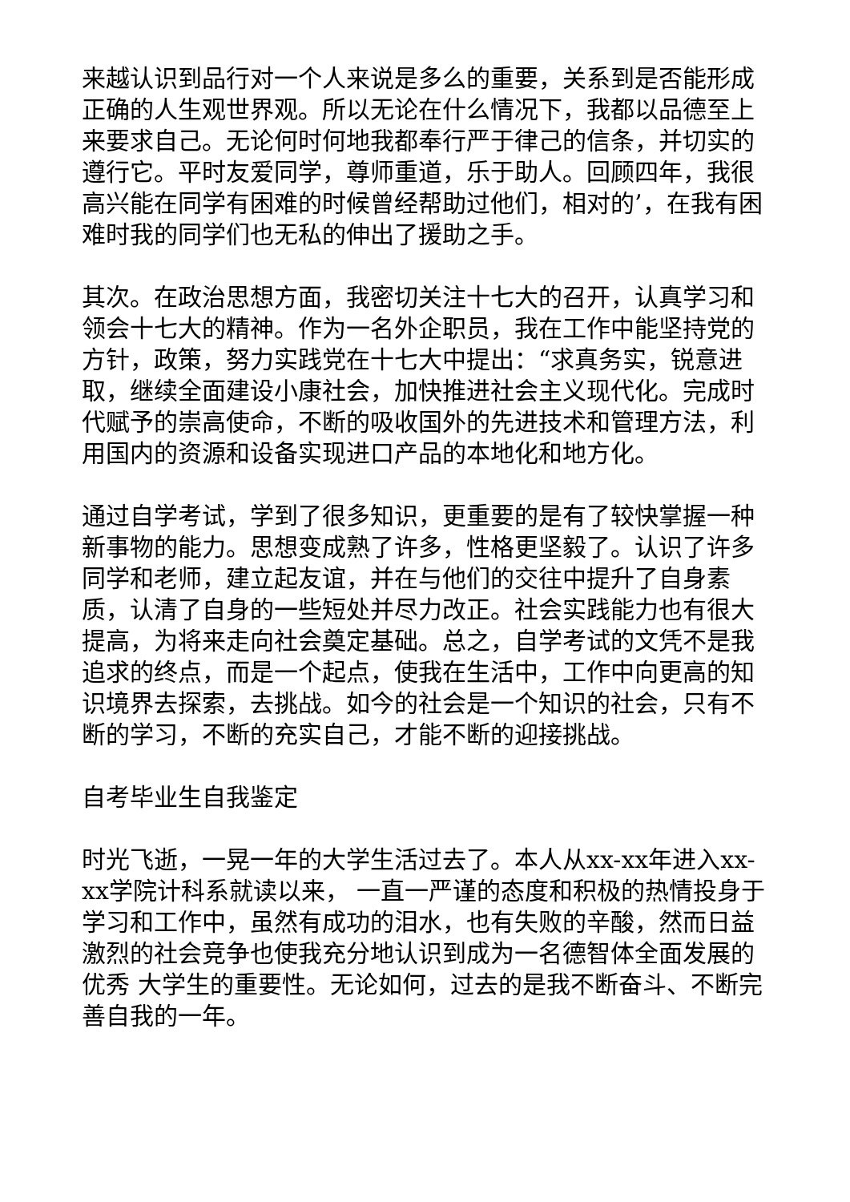来越认识到品行对一个人来说是多么的重要，关系到是否能形成正确的人生观世界观。所以无论在什么情况下，我都以品德至上来要求自己。无论何时何地我都奉行严于律己的信条，并切实的遵行它。平时友爱同学，尊师重道，乐于助人。回顾四年，我很高兴能在同学有困难的时候曾经帮助过他们，相对的’，在我有困难时我的同学们也无私的伸出了援助之手。
其次。在政治思想方面，我密切关注十七大的召开，认真学习和领会十七大的精神。作为一名外企职员，我在工作中能坚持党的方针，政策，努力实践党在十七大中提出：“求真务实，锐意进取，继续全面建设小康社会，加快推进社会主义现代化。完成时代赋予的崇高使命，不断的吸收国外的先进技术和管理方法，利用国内的资源和设备实现进口产品的本地化和地方化。
通过自学考试，学到了很多知识，更重要的是有了较快掌握一种新事物的能力。思想变成熟了许多，性格更坚毅了。认识了许多同学和老师，建立起友谊，并在与他们的交往中提升了自身素质，认清了自身的一些短处并尽力改正。社会实践能力也有很大提高，为将来走向社会奠定基础。总之，自学考试的文凭不是我追求的终点，而是一个起点，使我在生活中，工作中向更高的知识境界去探索，去挑战。如今的社会是一个知识的社会，只有不断的学习，不断的充实自己，才能不断的迎接挑战。
自考毕业生自我鉴定
时光飞逝，一晃一年的大学生活过去了。本人从xx-xx年进入xx-xx学院计科系就读以来， 一直一严谨的态度和积极的热情投身于学习和工作中，虽然有成功的泪水，也有失败的辛酸，然而日益激烈的社会竞争也使我充分地认识到成为一名德智体全面发展的优秀 大学生的重要性。无论如何，过去的是我不断奋斗、不断完善自我的一年。